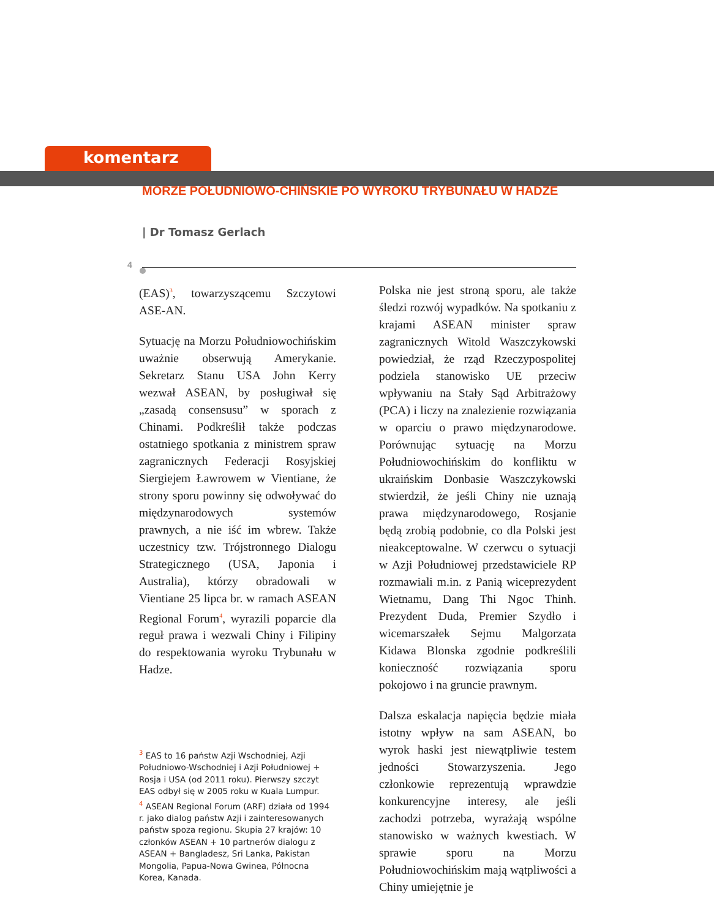komentarz
MORZE POŁUDNIOWO-CHIŃSKIE PO WYROKU TRYBUNAŁU W HADZE
| Dr Tomasz Gerlach
4
(EAS)<sup>3</sup>, towarzyszącemu Szczytowi ASE-AN.
Sytuację na Morzu Południowochińskim uważnie obserwują Amerykanie. Sekretarz Stanu USA John Kerry wezwał ASEAN, by posługiwał się „zasadą consensusu” w sporach z Chinami. Podkreślił także podczas ostatniego spotkania z ministrem spraw zagranicznych Federacji Rosyjskiej Siergiejem Ławrowem w Vientiane, że strony sporu powinny się odwoływać do międzynarodowych systemów prawnych, a nie iść im wbrew. Także uczestnicy tzw. Trójstronnego Dialogu Strategicznego (USA, Japonia i Australia), którzy obradowali w Vientiane 25 lipca br. w ramach ASEAN Regional Forum<sup>4</sup>, wyrazili poparcie dla reguł prawa i wezwali Chiny i Filipiny do respektowania wyroku Trybunału w Hadze.
<sup>3</sup> EAS to 16 państw Azji Wschodniej, Azji Południowo-Wschodniej i Azji Południowej + Rosja i USA (od 2011 roku). Pierwszy szczyt EAS odbył się w 2005 roku w Kuala Lumpur.
<sup>4</sup> ASEAN Regional Forum (ARF) działa od 1994 r. jako dialog państw Azji i zainteresowanych państw spoza regionu. Skupia 27 krajów: 10 członków ASEAN + 10 partnerów dialogu z ASEAN + Bangladesz, Sri Lanka, Pakistan Mongolia, Papua-Nowa Gwinea, Północna Korea, Kanada.
Polska nie jest stroną sporu, ale także śledzi rozwój wypadków. Na spotkaniu z krajami ASEAN minister spraw zagranicznych Witold Waszczykowski powiedział, że rząd Rzeczypospolitej podziela stanowisko UE przeciw wpływaniu na Stały Sąd Arbitrażowy (PCA) i liczy na znalezienie rozwiązania w oparciu o prawo międzynarodowe. Porównując sytuację na Morzu Południowochińskim do konfliktu w ukraińskim Donbasie Waszczykowski stwierdził, że jeśli Chiny nie uznają prawa międzynarodowego, Rosjanie będą zrobią podobnie, co dla Polski jest nieakceptowalne. W czerwcu o sytuacji w Azji Południowej przedstawiciele RP rozmawiali m.in. z Panią wiceprezydent Wietnamu, Dang Thi Ngoc Thinh. Prezydent Duda, Premier Szydło i wicemarszałek Sejmu Malgorzata Kidawa Blonska zgodnie podkreślili konieczność rozwiązania sporu pokojowo i na gruncie prawnym.
Dalsza eskalacja napięcia będzie miała istotny wpływ na sam ASEAN, bo wyrok haski jest niewątpliwie testem jedności Stowarzyszenia. Jego członkowie reprezentują wprawdzie konkurencyjne interesy, ale jeśli zachodzi potrzeba, wyrażają wspólne stanowisko w ważnych kwestiach. W sprawie sporu na Morzu Południowochińskim mają wątpliwości a Chiny umiejętnie je